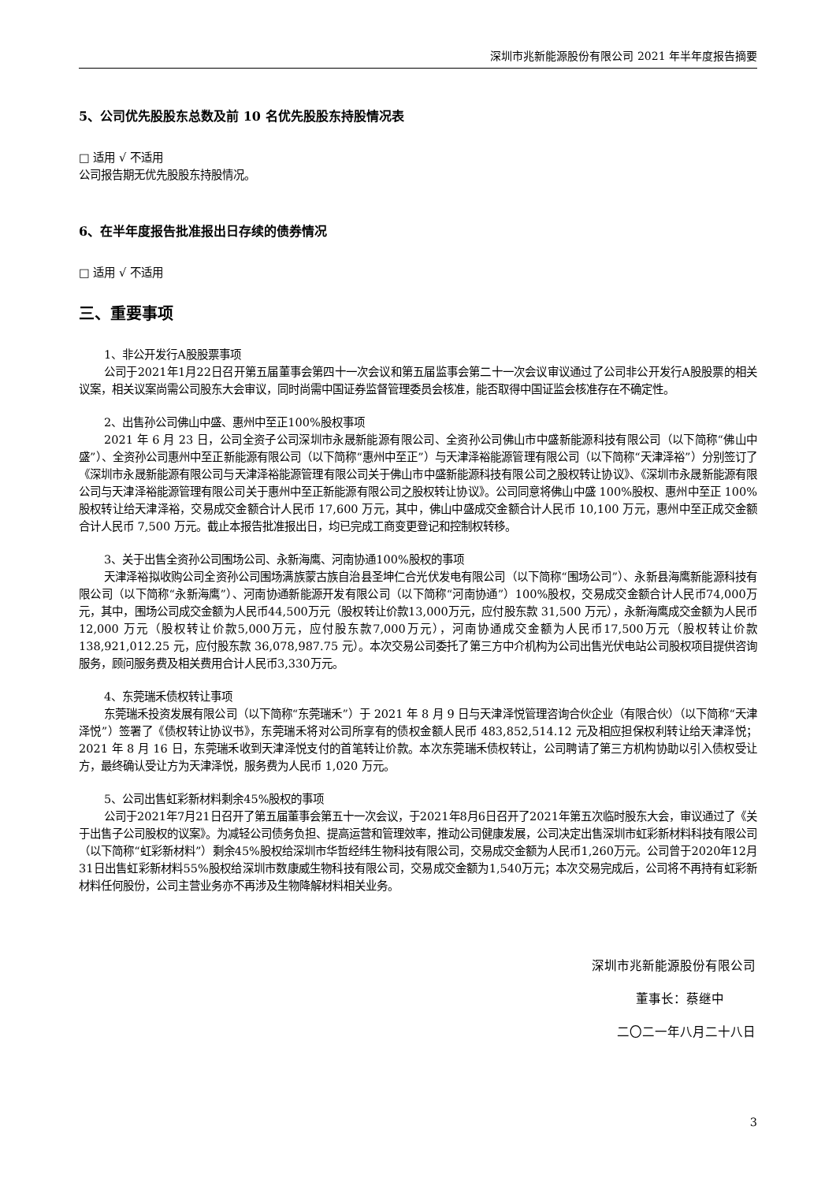深圳市兆新能源股份有限公司 2021 年半年度报告摘要
5、公司优先股股东总数及前 10 名优先股股东持股情况表
□ 适用 √ 不适用
公司报告期无优先股股东持股情况。
6、在半年度报告批准报出日存续的债券情况
□ 适用 √ 不适用
三、重要事项
1、非公开发行A股股票事项
公司于2021年1月22日召开第五届董事会第四十一次会议和第五届监事会第二十一次会议审议通过了公司非公开发行A股股票的相关议案，相关议案尚需公司股东大会审议，同时尚需中国证券监督管理委员会核准，能否取得中国证监会核准存在不确定性。
2、出售孙公司佛山中盛、惠州中至正100%股权事项
2021 年 6 月 23 日，公司全资子公司深圳市永晟新能源有限公司、全资孙公司佛山市中盛新能源科技有限公司（以下简称“佛山中盛”）、全资孙公司惠州中至正新能源有限公司（以下简称“惠州中至正”）与天津泽裕能源管理有限公司（以下简称“天津泽裕”）分别签订了《深圳市永晟新能源有限公司与天津泽裕能源管理有限公司关于佛山市中盛新能源科技有限公司之股权转让协议》、《深圳市永晟新能源有限公司与天津泽裕能源管理有限公司关于惠州中至正新能源有限公司之股权转让协议》。公司同意将佛山中盛 100%股权、惠州中至正 100%股权转让给天津泽裕，交易成交金额合计人民币 17,600 万元，其中，佛山中盛成交金额合计人民币 10,100 万元，惠州中至正成交金额合计人民币 7,500 万元。截止本报告批准报出日，均已完成工商变更登记和控制权转移。
3、关于出售全资孙公司围场公司、永新海鹰、河南协通100%股权的事项
天津泽裕拟收购公司全资孙公司围场满族蒙古族自治县圣坤仁合光伏发电有限公司（以下简称“围场公司”）、永新县海鹰新能源科技有限公司（以下简称“永新海鹰”）、河南协通新能源开发有限公司（以下简称“河南协通”）100%股权，交易成交金额合计人民币74,000万元，其中，围场公司成交金额为人民币44,500万元（股权转让价款13,000万元，应付股东款 31,500 万元），永新海鹰成交金额为人民币 12,000 万元（股权转让价款5,000万元，应付股东款7,000万元），河南协通成交金额为人民币17,500万元（股权转让价款 138,921,012.25 元，应付股东款 36,078,987.75 元）。本次交易公司委托了第三方中介机构为公司出售光伏电站公司股权项目提供咨询服务，顾问服务费及相关费用合计人民币3,330万元。
4、东莞瑞禾债权转让事项
东莞瑞禾投资发展有限公司（以下简称“东莞瑞禾”）于 2021 年 8 月 9 日与天津泽悦管理咨询合伙企业（有限合伙）（以下简称“天津泽悦”）签署了《债权转让协议书》，东莞瑞禾将对公司所享有的债权金额人民币 483,852,514.12 元及相应担保权利转让给天津泽悦；2021 年 8 月 16 日，东莞瑞禾收到天津泽悦支付的首笔转让价款。本次东莞瑞禾债权转让，公司聘请了第三方机构协助以引入债权受让方，最终确认受让方为天津泽悦，服务费为人民币 1,020 万元。
5、公司出售虹彩新材料剩余45%股权的事项
公司于2021年7月21日召开了第五届董事会第五十一次会议，于2021年8月6日召开了2021年第五次临时股东大会，审议通过了《关于出售子公司股权的议案》。为减轻公司债务负担、提高运营和管理效率，推动公司健康发展，公司决定出售深圳市虹彩新材料科技有限公司（以下简称“虹彩新材料”）剩余45%股权给深圳市华哲经纬生物科技有限公司，交易成交金额为人民币1,260万元。公司曾于2020年12月31日出售虹彩新材料55%股权给深圳市数康威生物科技有限公司，交易成交金额为1,540万元；本次交易完成后，公司将不再持有虹彩新材料任何股份，公司主营业务亦不再涉及生物降解材料相关业务。
深圳市兆新能源股份有限公司
董事长：蔡继中
二〇二一年八月二十八日
3